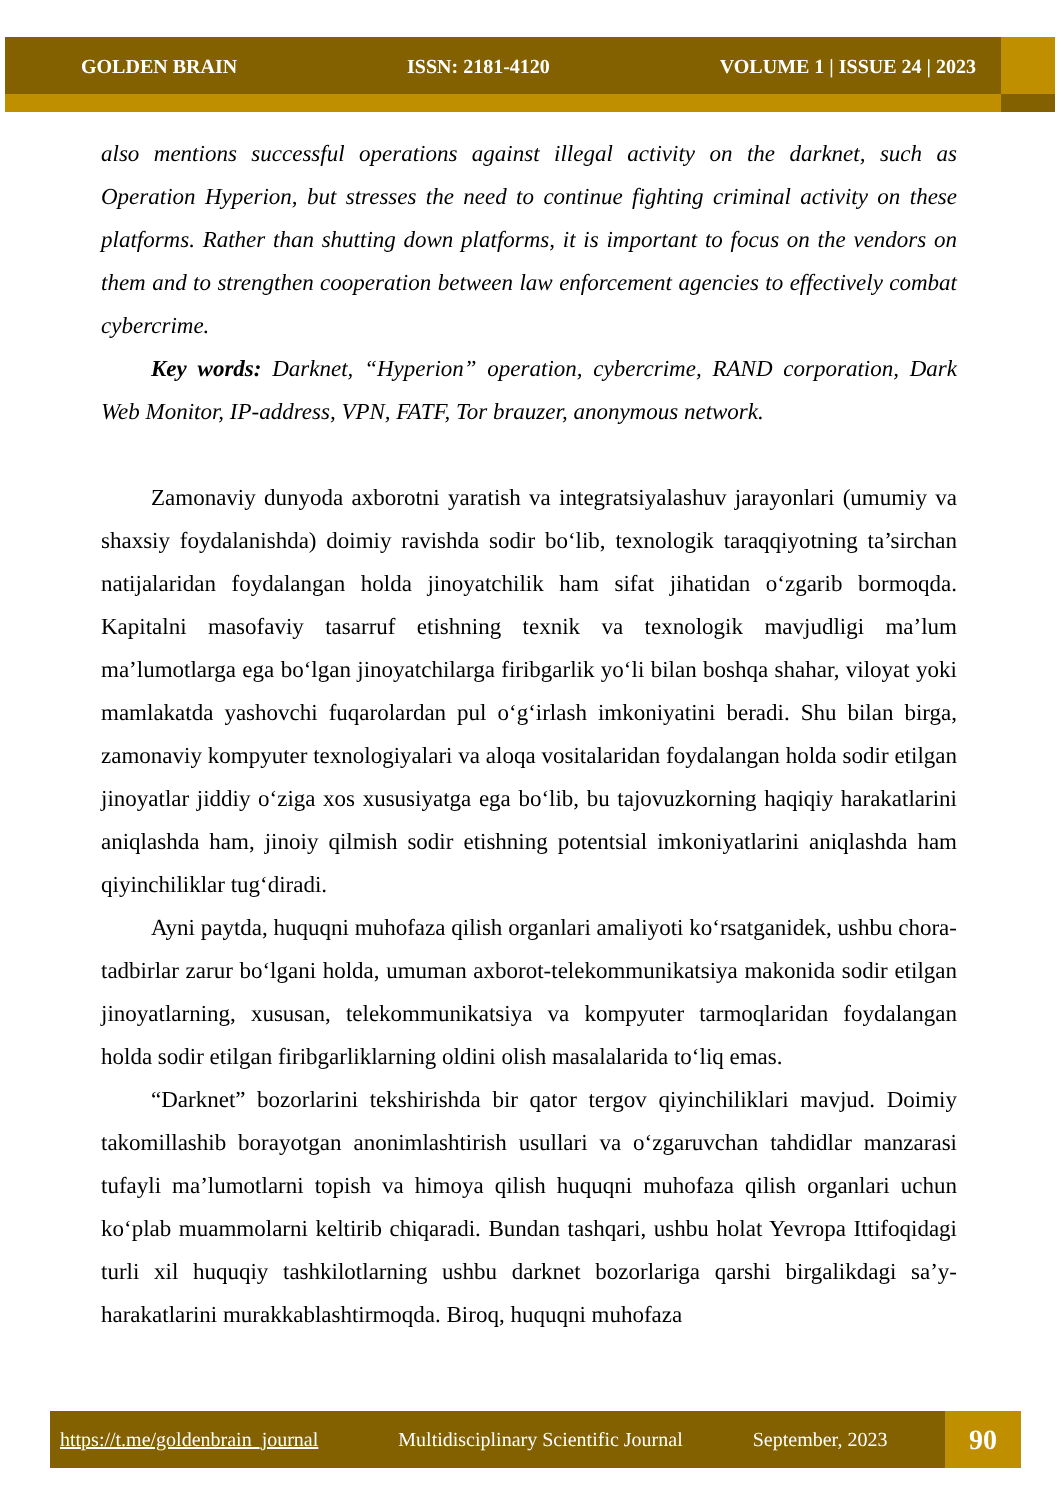GOLDEN BRAIN ISSN: 2181-4120 VOLUME 1 | ISSUE 24 | 2023
also mentions successful operations against illegal activity on the darknet, such as Operation Hyperion, but stresses the need to continue fighting criminal activity on these platforms. Rather than shutting down platforms, it is important to focus on the vendors on them and to strengthen cooperation between law enforcement agencies to effectively combat cybercrime.
Key words: Darknet, “Hyperion” operation, cybercrime, RAND corporation, Dark Web Monitor, IP-address, VPN, FATF, Tor brauzer, anonymous network.
Zamonaviy dunyoda axborotni yaratish va integratsiyalashuv jarayonlari (umumiy va shaxsiy foydalanishda) doimiy ravishda sodir bo‘lib, texnologik taraqqiyotning ta’sirchan natijalaridan foydalangan holda jinoyatchilik ham sifat jihatidan o‘zgarib bormoqda. Kapitalni masofaviy tasarruf etishning texnik va texnologik mavjudligi ma’lum ma’lumotlarga ega bo‘lgan jinoyatchilarga firibgarlik yo‘li bilan boshqa shahar, viloyat yoki mamlakatda yashovchi fuqarolardan pul o‘g‘irlash imkoniyatini beradi. Shu bilan birga, zamonaviy kompyuter texnologiyalari va aloqa vositalaridan foydalangan holda sodir etilgan jinoyatlar jiddiy o‘ziga xos xususiyatga ega bo‘lib, bu tajovuzkorning haqiqiy harakatlarini aniqlashda ham, jinoiy qilmish sodir etishning potentsial imkoniyatlarini aniqlashda ham qiyinchiliklar tug‘diradi.
Ayni paytda, huquqni muhofaza qilish organlari amaliyoti ko‘rsatganidek, ushbu chora-tadbirlar zarur bo‘lgani holda, umuman axborot-telekommunikatsiya makonida sodir etilgan jinoyatlarning, xususan, telekommunikatsiya va kompyuter tarmoqlaridan foydalangan holda sodir etilgan firibgarliklarning oldini olish masalalarida to‘liq emas.
“Darknet” bozorlarini tekshirishda bir qator tergov qiyinchiliklari mavjud. Doimiy takomillashib borayotgan anonimlashtirish usullari va o‘zgaruvchan tahdidlar manzarasi tufayli ma’lumotlarni topish va himoya qilish huquqni muhofaza qilish organlari uchun ko‘plab muammolarni keltirib chiqaradi. Bundan tashqari, ushbu holat Yevropa Ittifoqidagi turli xil huquqiy tashkilotlarning ushbu darknet bozorlariga qarshi birgalikdagi sa’y-harakatlarini murakkablashtirmoqda. Biroq, huquqni muhofaza
https://t.me/goldenbrain_journal Multidisciplinary Scientific Journal September, 2023
90